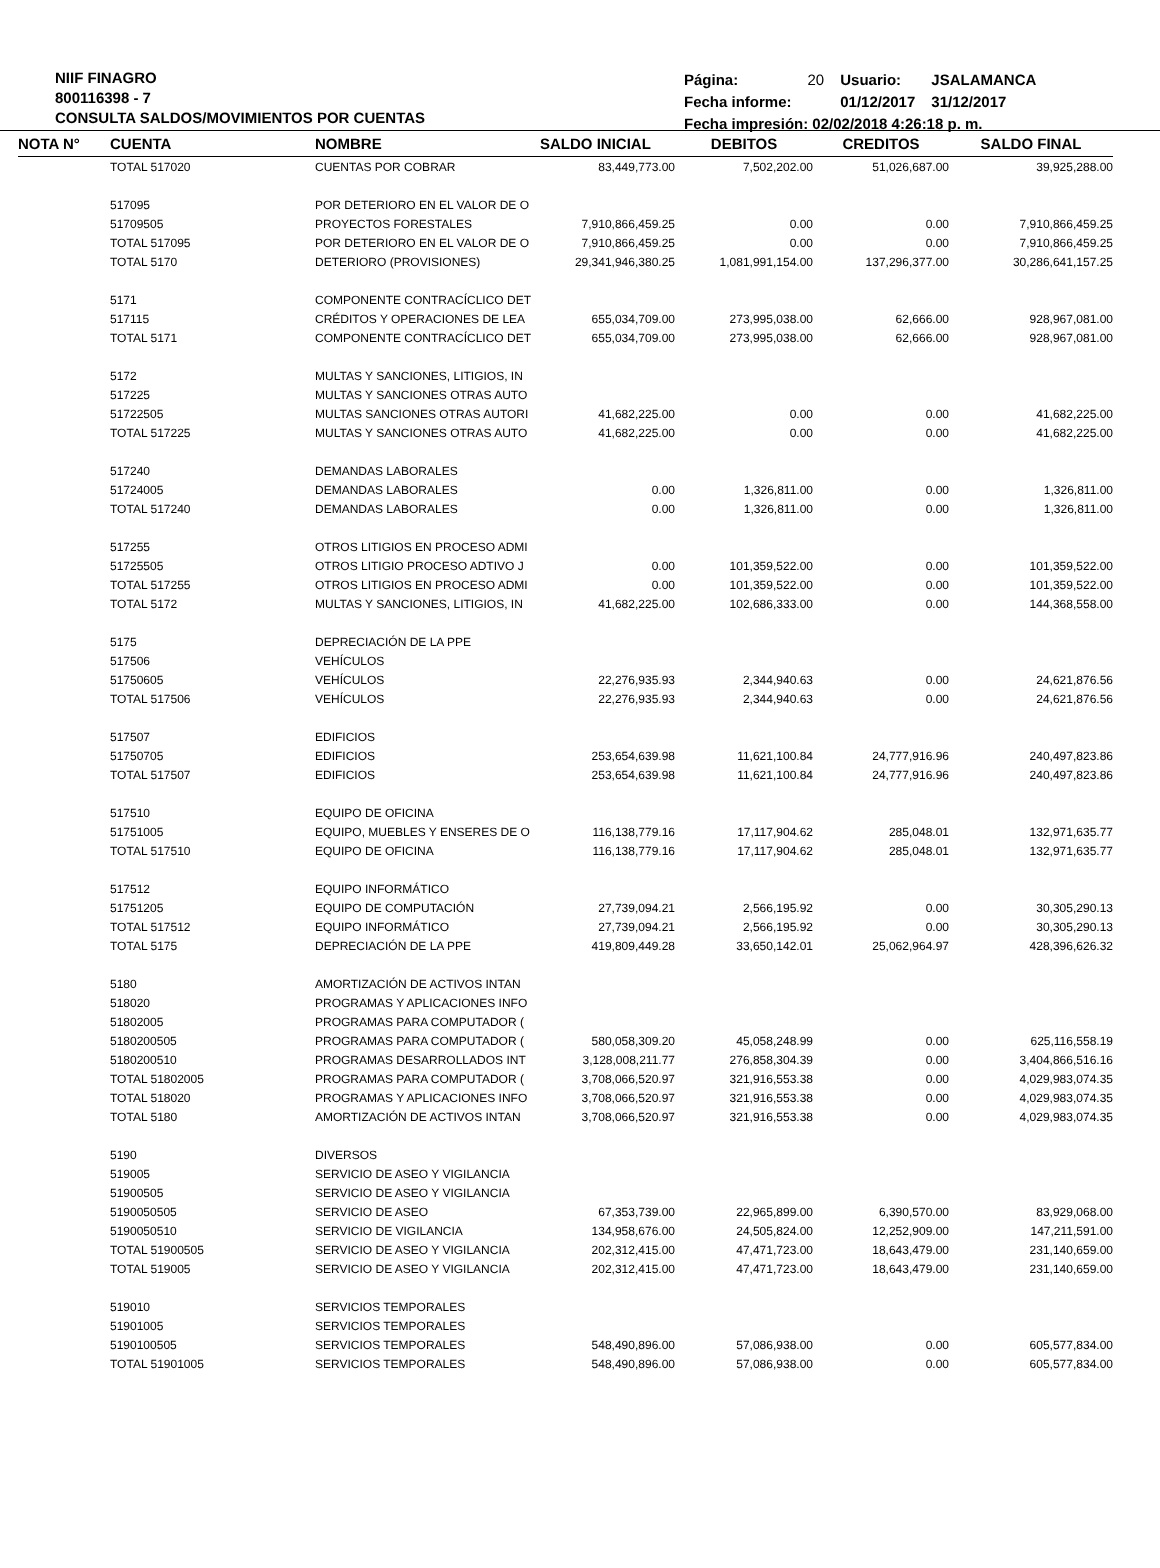NIIF FINAGRO
800116398 - 7
CONSULTA SALDOS/MOVIMIENTOS POR CUENTAS
| Página: | 20 | Usuario: | JSALAMANCA |
| Fecha informe: | | 01/12/2017 | 31/12/2017 |
| Fecha impresión: 02/02/2018 4:26:18 p. m. | | | |
| NOTA N° | CUENTA | NOMBRE | SALDO INICIAL | DEBITOS | CREDITOS | SALDO FINAL |
| --- | --- | --- | --- | --- | --- | --- |
| | TOTAL 517020 | CUENTAS POR COBRAR | 83,449,773.00 | 7,502,202.00 | 51,026,687.00 | 39,925,288.00 |
| | 517095 | POR DETERIORO EN EL VALOR DE O | | | | |
| | 51709505 | PROYECTOS FORESTALES | 7,910,866,459.25 | 0.00 | 0.00 | 7,910,866,459.25 |
| | TOTAL 517095 | POR DETERIORO EN EL VALOR DE O | 7,910,866,459.25 | 0.00 | 0.00 | 7,910,866,459.25 |
| | TOTAL 5170 | DETERIORO (PROVISIONES) | 29,341,946,380.25 | 1,081,991,154.00 | 137,296,377.00 | 30,286,641,157.25 |
| | 5171 | COMPONENTE CONTRACÍCLICO DET | | | | |
| | 517115 | CRÉDITOS Y OPERACIONES DE LEA | 655,034,709.00 | 273,995,038.00 | 62,666.00 | 928,967,081.00 |
| | TOTAL 5171 | COMPONENTE CONTRACÍCLICO DET | 655,034,709.00 | 273,995,038.00 | 62,666.00 | 928,967,081.00 |
| | 5172 | MULTAS Y SANCIONES, LITIGIOS, IN | | | | |
| | 517225 | MULTAS Y SANCIONES OTRAS AUTO | | | | |
| | 51722505 | MULTAS SANCIONES OTRAS AUTORI | 41,682,225.00 | 0.00 | 0.00 | 41,682,225.00 |
| | TOTAL 517225 | MULTAS Y SANCIONES OTRAS AUTO | 41,682,225.00 | 0.00 | 0.00 | 41,682,225.00 |
| | 517240 | DEMANDAS LABORALES | | | | |
| | 51724005 | DEMANDAS LABORALES | 0.00 | 1,326,811.00 | 0.00 | 1,326,811.00 |
| | TOTAL 517240 | DEMANDAS LABORALES | 0.00 | 1,326,811.00 | 0.00 | 1,326,811.00 |
| | 517255 | OTROS LITIGIOS EN PROCESO ADMI | | | | |
| | 51725505 | OTROS LITIGIO PROCESO ADTIVO J | 0.00 | 101,359,522.00 | 0.00 | 101,359,522.00 |
| | TOTAL 517255 | OTROS LITIGIOS EN PROCESO ADMI | 0.00 | 101,359,522.00 | 0.00 | 101,359,522.00 |
| | TOTAL 5172 | MULTAS Y SANCIONES, LITIGIOS, IN | 41,682,225.00 | 102,686,333.00 | 0.00 | 144,368,558.00 |
| | 5175 | DEPRECIACIÓN DE LA PPE | | | | |
| | 517506 | VEHÍCULOS | | | | |
| | 51750605 | VEHÍCULOS | 22,276,935.93 | 2,344,940.63 | 0.00 | 24,621,876.56 |
| | TOTAL 517506 | VEHÍCULOS | 22,276,935.93 | 2,344,940.63 | 0.00 | 24,621,876.56 |
| | 517507 | EDIFICIOS | | | | |
| | 51750705 | EDIFICIOS | 253,654,639.98 | 11,621,100.84 | 24,777,916.96 | 240,497,823.86 |
| | TOTAL 517507 | EDIFICIOS | 253,654,639.98 | 11,621,100.84 | 24,777,916.96 | 240,497,823.86 |
| | 517510 | EQUIPO DE OFICINA | | | | |
| | 51751005 | EQUIPO, MUEBLES Y ENSERES DE O | 116,138,779.16 | 17,117,904.62 | 285,048.01 | 132,971,635.77 |
| | TOTAL 517510 | EQUIPO DE OFICINA | 116,138,779.16 | 17,117,904.62 | 285,048.01 | 132,971,635.77 |
| | 517512 | EQUIPO INFORMÁTICO | | | | |
| | 51751205 | EQUIPO DE COMPUTACIÓN | 27,739,094.21 | 2,566,195.92 | 0.00 | 30,305,290.13 |
| | TOTAL 517512 | EQUIPO INFORMÁTICO | 27,739,094.21 | 2,566,195.92 | 0.00 | 30,305,290.13 |
| | TOTAL 5175 | DEPRECIACIÓN DE LA PPE | 419,809,449.28 | 33,650,142.01 | 25,062,964.97 | 428,396,626.32 |
| | 5180 | AMORTIZACIÓN DE ACTIVOS INTAN | | | | |
| | 518020 | PROGRAMAS Y APLICACIONES INFO | | | | |
| | 51802005 | PROGRAMAS PARA COMPUTADOR ( | | | | |
| | 5180200505 | PROGRAMAS PARA COMPUTADOR ( | 580,058,309.20 | 45,058,248.99 | 0.00 | 625,116,558.19 |
| | 5180200510 | PROGRAMAS DESARROLLADOS INT | 3,128,008,211.77 | 276,858,304.39 | 0.00 | 3,404,866,516.16 |
| | TOTAL 51802005 | PROGRAMAS PARA COMPUTADOR ( | 3,708,066,520.97 | 321,916,553.38 | 0.00 | 4,029,983,074.35 |
| | TOTAL 518020 | PROGRAMAS Y APLICACIONES INFO | 3,708,066,520.97 | 321,916,553.38 | 0.00 | 4,029,983,074.35 |
| | TOTAL 5180 | AMORTIZACIÓN DE ACTIVOS INTAN | 3,708,066,520.97 | 321,916,553.38 | 0.00 | 4,029,983,074.35 |
| | 5190 | DIVERSOS | | | | |
| | 519005 | SERVICIO DE ASEO Y VIGILANCIA | | | | |
| | 51900505 | SERVICIO DE ASEO Y VIGILANCIA | | | | |
| | 5190050505 | SERVICIO DE ASEO | 67,353,739.00 | 22,965,899.00 | 6,390,570.00 | 83,929,068.00 |
| | 5190050510 | SERVICIO DE VIGILANCIA | 134,958,676.00 | 24,505,824.00 | 12,252,909.00 | 147,211,591.00 |
| | TOTAL 51900505 | SERVICIO DE ASEO Y VIGILANCIA | 202,312,415.00 | 47,471,723.00 | 18,643,479.00 | 231,140,659.00 |
| | TOTAL 519005 | SERVICIO DE ASEO Y VIGILANCIA | 202,312,415.00 | 47,471,723.00 | 18,643,479.00 | 231,140,659.00 |
| | 519010 | SERVICIOS TEMPORALES | | | | |
| | 51901005 | SERVICIOS TEMPORALES | | | | |
| | 5190100505 | SERVICIOS TEMPORALES | 548,490,896.00 | 57,086,938.00 | 0.00 | 605,577,834.00 |
| | TOTAL 51901005 | SERVICIOS TEMPORALES | 548,490,896.00 | 57,086,938.00 | 0.00 | 605,577,834.00 |